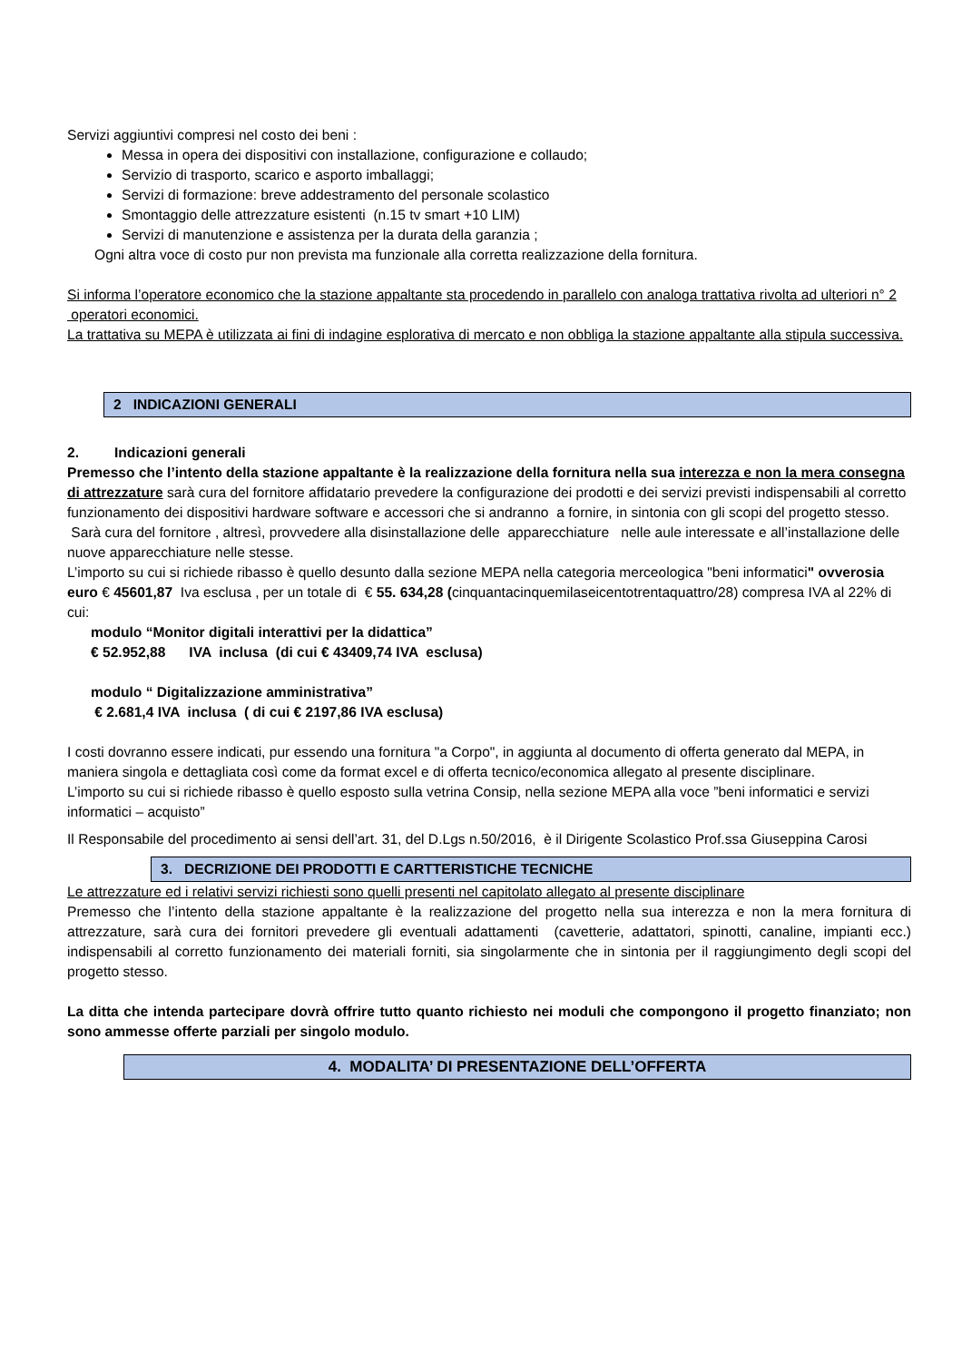Servizi aggiuntivi compresi nel costo dei beni :
Messa in opera dei dispositivi con installazione, configurazione e collaudo;
Servizio di trasporto, scarico e asporto imballaggi;
Servizi di formazione: breve addestramento del personale scolastico
Smontaggio delle attrezzature esistenti (n.15 tv smart +10 LIM)
Servizi di manutenzione e assistenza per la durata della garanzia ;
Ogni altra voce di costo pur non prevista ma funzionale alla corretta realizzazione della fornitura.
Si informa l’operatore economico che la stazione appaltante sta procedendo in parallelo con analoga trattativa rivolta ad ulteriori n° 2 operatori economici.
La trattativa su MEPA è utilizzata ai fini di indagine esplorativa di mercato e non obbliga la stazione appaltante alla stipula successiva.
2 INDICAZIONI GENERALI
2. Indicazioni generali
Premesso che l’intento della stazione appaltante è la realizzazione della fornitura nella sua interezza e non la mera consegna di attrezzature sarà cura del fornitore affidatario prevedere la configurazione dei prodotti e dei servizi previsti indispensabili al corretto funzionamento dei dispositivi hardware software e accessori che si andranno a fornire, in sintonia con gli scopi del progetto stesso. Sarà cura del fornitore , altresì, provvedere alla disinstallazione delle apparecchiature nelle aule interessate e all’installazione delle nuove apparecchiature nelle stesse.
L’importo su cui si richiede ribasso è quello desunto dalla sezione MEPA nella categoria merceologica "beni informatici" ovverosia euro € 45601,87 Iva esclusa , per un totale di € 55. 634,28 (cinquantacinquemilaseicentotrentaquattro/28) compresa IVA al 22% di cui:
modulo “Monitor digitali interattivi per la didattica”
€ 52.952,88 IVA inclusa (di cui € 43409,74 IVA esclusa)
modulo “ Digitalizzazione amministrativa”
€ 2.681,4 IVA inclusa ( di cui € 2197,86 IVA esclusa)
I costi dovranno essere indicati, pur essendo una fornitura "a Corpo", in aggiunta al documento di offerta generato dal MEPA, in maniera singola e dettagliata così come da format excel e di offerta tecnico/economica allegato al presente disciplinare.
L’importo su cui si richiede ribasso è quello esposto sulla vetrina Consip, nella sezione MEPA alla voce ”beni informatici e servizi informatici – acquisto”
Il Responsabile del procedimento ai sensi dell’art. 31, del D.Lgs n.50/2016, è il Dirigente Scolastico Prof.ssa Giuseppina Carosi
3. DECRIZIONE DEI PRODOTTI E CARTTERISTICHE TECNICHE
Le attrezzature ed i relativi servizi richiesti sono quelli presenti nel capitolato allegato al presente disciplinare
Premesso che l’intento della stazione appaltante è la realizzazione del progetto nella sua interezza e non la mera fornitura di attrezzature, sarà cura dei fornitori prevedere gli eventuali adattamenti (cavetterie, adattatori, spinotti, canaline, impianti ecc.) indispensabili al corretto funzionamento dei materiali forniti, sia singolarmente che in sintonia per il raggiungimento degli scopi del progetto stesso.
La ditta che intenda partecipare dovrà offrire tutto quanto richiesto nei moduli che compongono il progetto finanziato; non sono ammesse offerte parziali per singolo modulo.
4. MODALITA’ DI PRESENTAZIONE DELL’OFFERTA